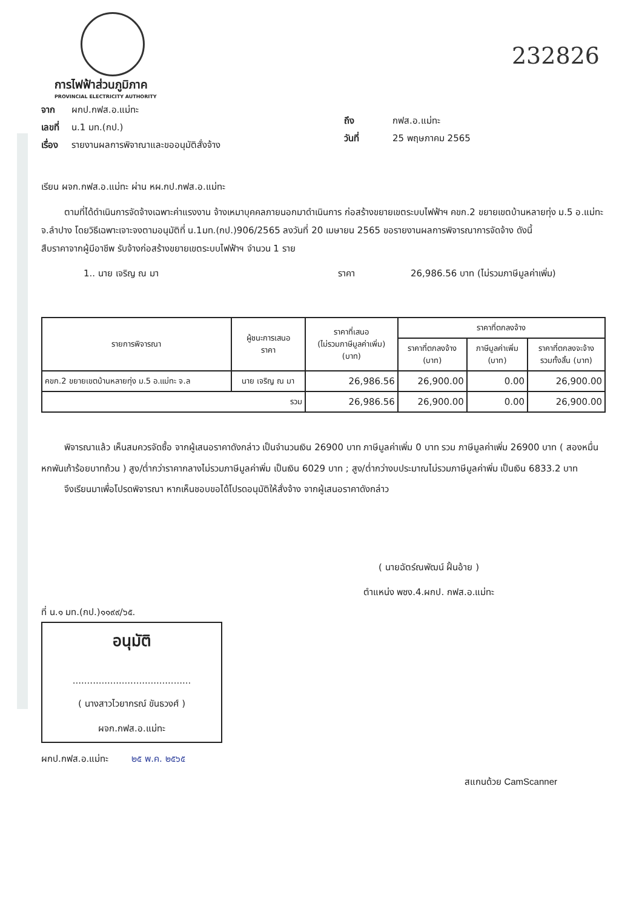232826
การไฟฟ้าส่วนภูมิภาค
PROVINCIAL ELECTRICITY AUTHORITY
จาก ผกป.กฟส.อ.แม่ทะ
เลขที่ น.1 มท.(กป.)
เรื่อง รายงานผลการพิจาณาและขออนุมัติสั่งจ้าง
ถึง กฟส.อ.แม่ทะ
วันที่ 25 พฤษภาคม 2565
เรียน ผจก.กฟส.อ.แม่ทะ ผ่าน หผ.กป.กฟส.อ.แม่ทะ
ตามที่ได้ดำเนินการจัดจ้างเฉพาะค่าแรงงาน จ้างเหมาบุคคลภายนอกมาดำเนินการ ก่อสร้างขยายเขตระบบไฟฟ้าฯ คขก.2 ขยายเขตบ้านหลายทุ่ง ม.5 อ.แม่ทะ จ.ลำปาง โดยวิธีเฉพาะเจาะจงตามอนุมัติที่ น.1มท.(กป.)906/2565 ลงวันที่ 20 เมษายน 2565 ขอรายงานผลการพิจารณาการจัดจ้าง ดังนี้
สืบราคาจากผู้มีอาชีพ รับจ้างก่อสร้างขยายเขตระบบไฟฟ้าฯ จำนวน 1 ราย
1.. นาย เจริญ ณ มา ราคา 26,986.56 บาท (ไม่รวมภาษีมูลค่าเพิ่ม)
| รายการพิจารณา | ผู้ชนะการเสนอ ราคา | ราคาที่เสนอ (ไม่รวมภาษีมูลค่าเพิ่ม) (บาท) | ราคาที่ตกลงจ้าง | | |
| --- | --- | --- | --- | --- | --- |
| | | | ราคาที่ตกลงจ้าง (บาท) | ภาษีมูลค่าเพิ่ม (บาท) | ราคาที่ตกลงจะจ้าง รวมทั้งสิ้น (บาท) |
| คขก.2 ขยายเขตบ้านหลายทุ่ง ม.5 อ.แม่ทะ จ.ล | นาย เจริญ ณ มา | 26,986.56 | 26,900.00 | 0.00 | 26,900.00 |
| รวม | | 26,986.56 | 26,900.00 | 0.00 | 26,900.00 |
พิจารณาแล้ว เห็นสมควรจัดซื้อ จากผู้เสนอราคาดังกล่าว เป็นจำนวนเงิน 26900 บาท ภาษีมูลค่าเพิ่ม 0 บาท รวม ภาษีมูลค่าเพิ่ม 26900 บาท ( สองหมื่นหกพันเก้าร้อยบาทถ้วน ) สูง/ต่ำกว่าราคากลางไม่รวมภาษีมูลค่าพิ่ม เป็นเงิน 6029 บาท ; สูง/ต่ำกว่างบประมาณไม่รวมภาษีมูลค่าพิ่ม เป็นเงิน 6833.2 บาท
จึงเรียนมาเพื่อโปรดพิจารณา หากเห็นชอบขอได้โปรดอนุมัติให้สั่งจ้าง จากผู้เสนอราคาดังกล่าว
( นายฉัตร์ณพัฒน์ ฝั้นอ้าย )
ตำแหน่ง พชง.4.ผกป. กฟส.อ.แม่ทะ
ที่ น.๑ มท.(กป.)๑๑๙๙/๖๕.
อนุมัติ
.........................................
( นางสาวไวยากรณ์ ขันธวงศ์ )
ผจก.กฟส.อ.แม่ทะ
ผกป.กฟส.อ.แม่ทะ ๒๕ พ.ค. ๒๕๖๕
สแกนด้วย CamScanner